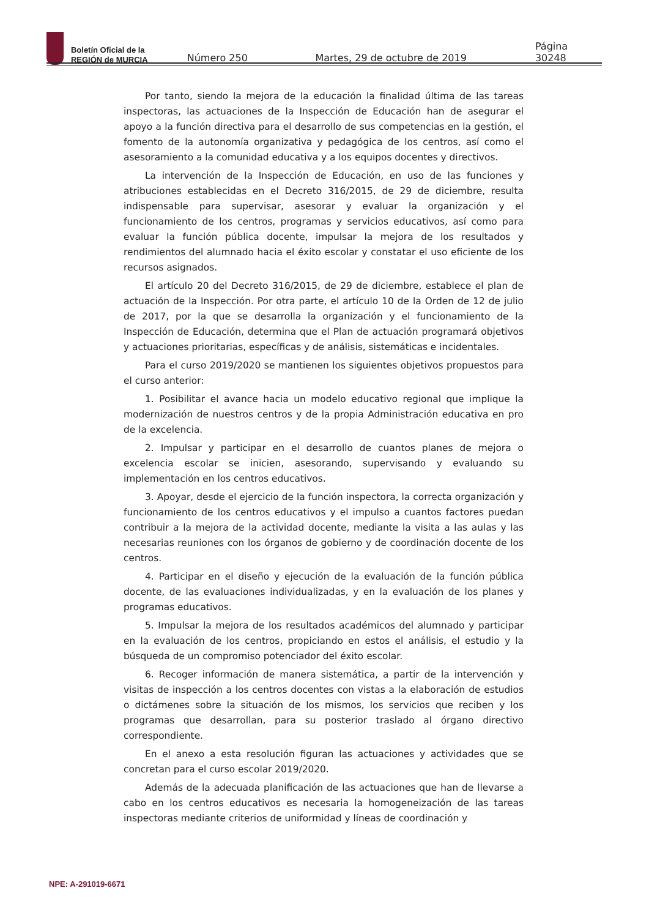Boletín Oficial de la
REGIÓN de MURCIA
Número 250 Martes, 29 de octubre de 2019 Página 30248
Por tanto, siendo la mejora de la educación la finalidad última de las tareas inspectoras, las actuaciones de la Inspección de Educación han de asegurar el apoyo a la función directiva para el desarrollo de sus competencias en la gestión, el fomento de la autonomía organizativa y pedagógica de los centros, así como el asesoramiento a la comunidad educativa y a los equipos docentes y directivos.
La intervención de la Inspección de Educación, en uso de las funciones y atribuciones establecidas en el Decreto 316/2015, de 29 de diciembre, resulta indispensable para supervisar, asesorar y evaluar la organización y el funcionamiento de los centros, programas y servicios educativos, así como para evaluar la función pública docente, impulsar la mejora de los resultados y rendimientos del alumnado hacia el éxito escolar y constatar el uso eficiente de los recursos asignados.
El artículo 20 del Decreto 316/2015, de 29 de diciembre, establece el plan de actuación de la Inspección. Por otra parte, el artículo 10 de la Orden de 12 de julio de 2017, por la que se desarrolla la organización y el funcionamiento de la Inspección de Educación, determina que el Plan de actuación programará objetivos y actuaciones prioritarias, específicas y de análisis, sistemáticas e incidentales.
Para el curso 2019/2020 se mantienen los siguientes objetivos propuestos para el curso anterior:
1. Posibilitar el avance hacia un modelo educativo regional que implique la modernización de nuestros centros y de la propia Administración educativa en pro de la excelencia.
2. Impulsar y participar en el desarrollo de cuantos planes de mejora o excelencia escolar se inicien, asesorando, supervisando y evaluando su implementación en los centros educativos.
3. Apoyar, desde el ejercicio de la función inspectora, la correcta organización y funcionamiento de los centros educativos y el impulso a cuantos factores puedan contribuir a la mejora de la actividad docente, mediante la visita a las aulas y las necesarias reuniones con los órganos de gobierno y de coordinación docente de los centros.
4. Participar en el diseño y ejecución de la evaluación de la función pública docente, de las evaluaciones individualizadas, y en la evaluación de los planes y programas educativos.
5. Impulsar la mejora de los resultados académicos del alumnado y participar en la evaluación de los centros, propiciando en estos el análisis, el estudio y la búsqueda de un compromiso potenciador del éxito escolar.
6. Recoger información de manera sistemática, a partir de la intervención y visitas de inspección a los centros docentes con vistas a la elaboración de estudios o dictámenes sobre la situación de los mismos, los servicios que reciben y los programas que desarrollan, para su posterior traslado al órgano directivo correspondiente.
En el anexo a esta resolución figuran las actuaciones y actividades que se concretan para el curso escolar 2019/2020.
Además de la adecuada planificación de las actuaciones que han de llevarse a cabo en los centros educativos es necesaria la homogeneización de las tareas inspectoras mediante criterios de uniformidad y líneas de coordinación y
NPE: A-291019-6671